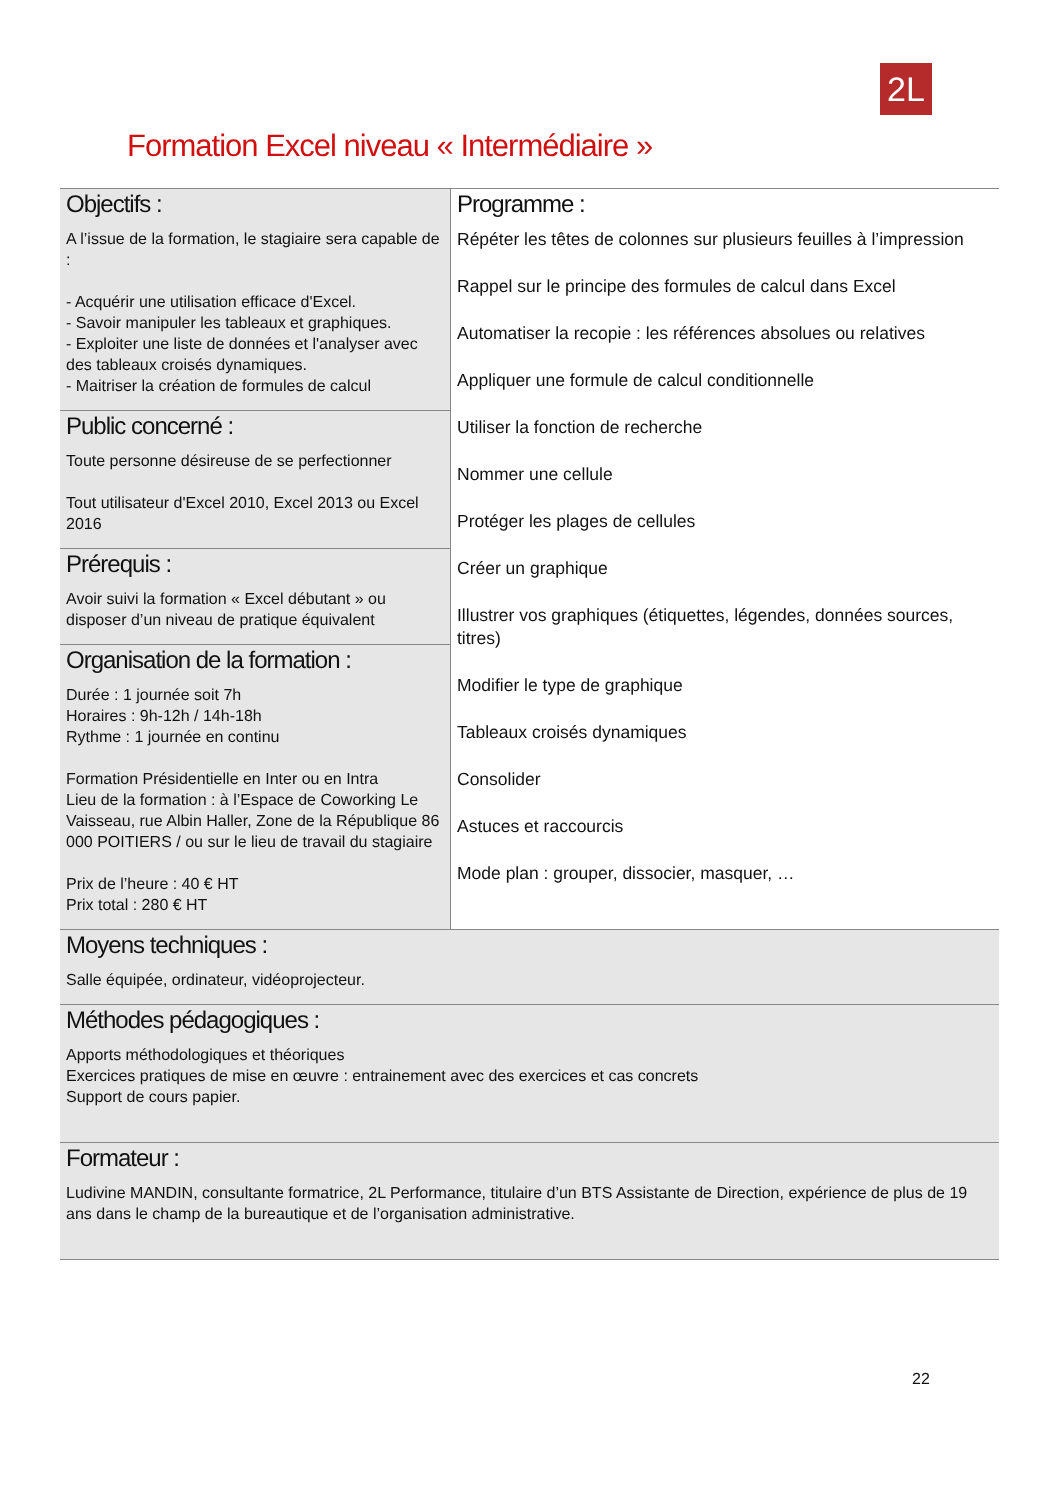2L
Formation Excel niveau « Intermédiaire »
| Objectifs : A l’issue de la formation, le stagiaire sera capable de : - Acquérir une utilisation efficace d'Excel. - Savoir manipuler les tableaux et graphiques. - Exploiter une liste de données et l'analyser avec des tableaux croisés dynamiques. - Maitriser la création de formules de calcul | Programme : Répéter les têtes de colonnes sur plusieurs feuilles à l’impression Rappel sur le principe des formules de calcul dans Excel Automatiser la recopie : les références absolues ou relatives Appliquer une formule de calcul conditionnelle Utiliser la fonction de recherche Nommer une cellule Protéger les plages de cellules Créer un graphique Illustrer vos graphiques (étiquettes, légendes, données sources, titres) Modifier le type de graphique Tableaux croisés dynamiques Consolider Astuces et raccourcis Mode plan : grouper, dissocier, masquer, … |
| Public concerné : Toute personne désireuse de se perfectionner Tout utilisateur d'Excel 2010, Excel 2013 ou Excel 2016 | |
| Prérequis : Avoir suivi la formation « Excel débutant » ou disposer d’un niveau de pratique équivalent | |
| Organisation de la formation : Durée : 1 journée soit 7h Horaires : 9h-12h / 14h-18h Rythme : 1 journée en continu Formation Présidentielle en Inter ou en Intra Lieu de la formation : à l’Espace de Coworking Le Vaisseau, rue Albin Haller, Zone de la République 86 000 POITIERS / ou sur le lieu de travail du stagiaire Prix de l’heure : 40 € HT Prix total : 280 € HT | |
| Moyens techniques : Salle équipée, ordinateur, vidéoprojecteur. | |
| Méthodes pédagogiques : Apports méthodologiques et théoriques Exercices pratiques de mise en œuvre : entrainement avec des exercices et cas concrets Support de cours papier. | |
| Formateur : Ludivine MANDIN, consultante formatrice, 2L Performance, titulaire d’un BTS Assistante de Direction, expérience de plus de 19 ans dans le champ de la bureautique et de l’organisation administrative. | |
22